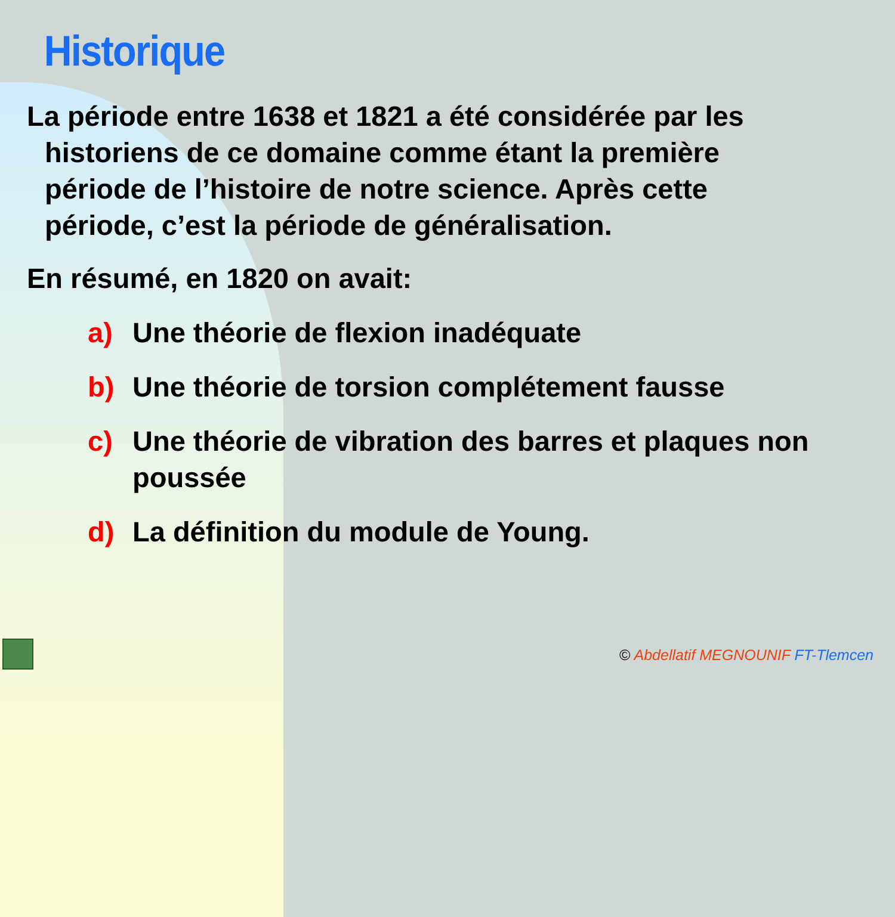Historique
La période entre 1638 et 1821 a été considérée par les
historiens de ce domaine comme étant la première
période de l’histoire de notre science. Après cette
période, c’est la période de généralisation.
En résumé, en 1820 on avait:
a) Une théorie de flexion inadéquate
b) Une théorie de torsion complétement fausse
c) Une théorie de vibration des barres et plaques non poussée
d) La définition du module de Young.
© Abdellatif MEGNOUNIF FT-Tlemcen